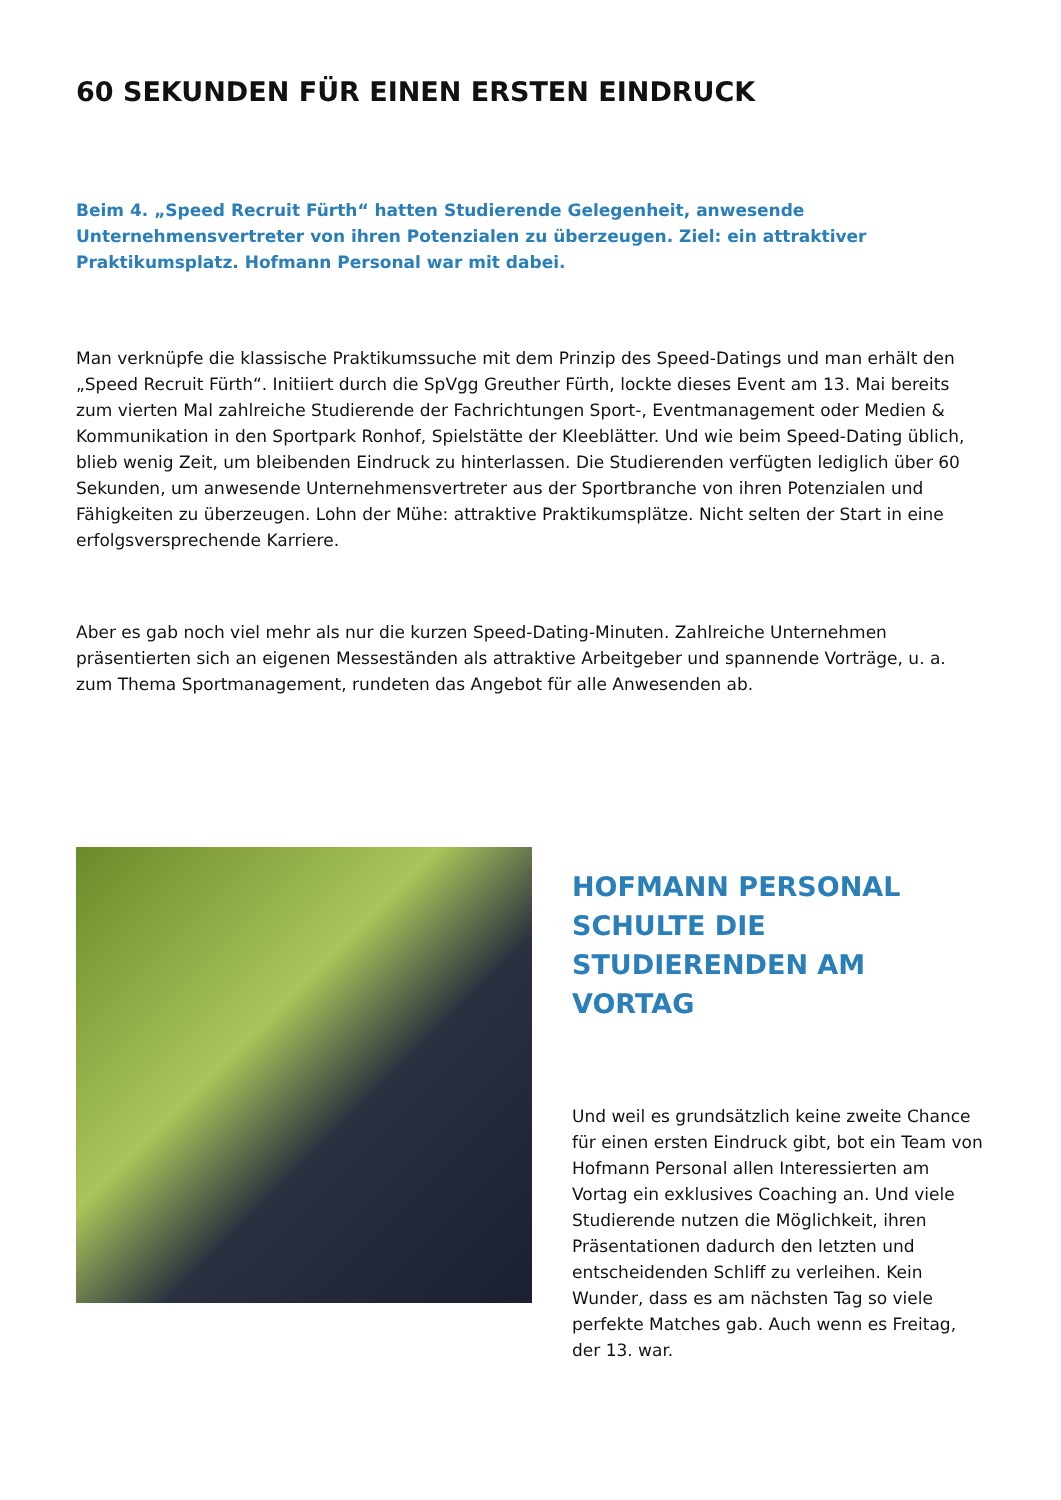60 SEKUNDEN FÜR EINEN ERSTEN EINDRUCK
Beim 4. „Speed Recruit Fürth“ hatten Studierende Gelegenheit, anwesende Unternehmensvertreter von ihren Potenzialen zu überzeugen. Ziel: ein attraktiver Praktikumsplatz. Hofmann Personal war mit dabei.
Man verknüpfe die klassische Praktikumssuche mit dem Prinzip des Speed-Datings und man erhält den „Speed Recruit Fürth“. Initiiert durch die SpVgg Greuther Fürth, lockte dieses Event am 13. Mai bereits zum vierten Mal zahlreiche Studierende der Fachrichtungen Sport-, Eventmanagement oder Medien & Kommunikation in den Sportpark Ronhof, Spielstätte der Kleeblätter. Und wie beim Speed-Dating üblich, blieb wenig Zeit, um bleibenden Eindruck zu hinterlassen. Die Studierenden verfügten lediglich über 60 Sekunden, um anwesende Unternehmensvertreter aus der Sportbranche von ihren Potenzialen und Fähigkeiten zu überzeugen. Lohn der Mühe: attraktive Praktikumsplätze. Nicht selten der Start in eine erfolgsversprechende Karriere.
Aber es gab noch viel mehr als nur die kurzen Speed-Dating-Minuten. Zahlreiche Unternehmen präsentierten sich an eigenen Messeständen als attraktive Arbeitgeber und spannende Vorträge, u. a. zum Thema Sportmanagement, rundeten das Angebot für alle Anwesenden ab.
HOFMANN PERSONAL SCHULTE DIE STUDIERENDEN AM VORTAG
Und weil es grundsätzlich keine zweite Chance für einen ersten Eindruck gibt, bot ein Team von Hofmann Personal allen Interessierten am Vortag ein exklusives Coaching an. Und viele Studierende nutzen die Möglichkeit, ihren Präsentationen dadurch den letzten und entscheidenden Schliff zu verleihen. Kein Wunder, dass es am nächsten Tag so viele perfekte Matches gab. Auch wenn es Freitag, der 13. war.